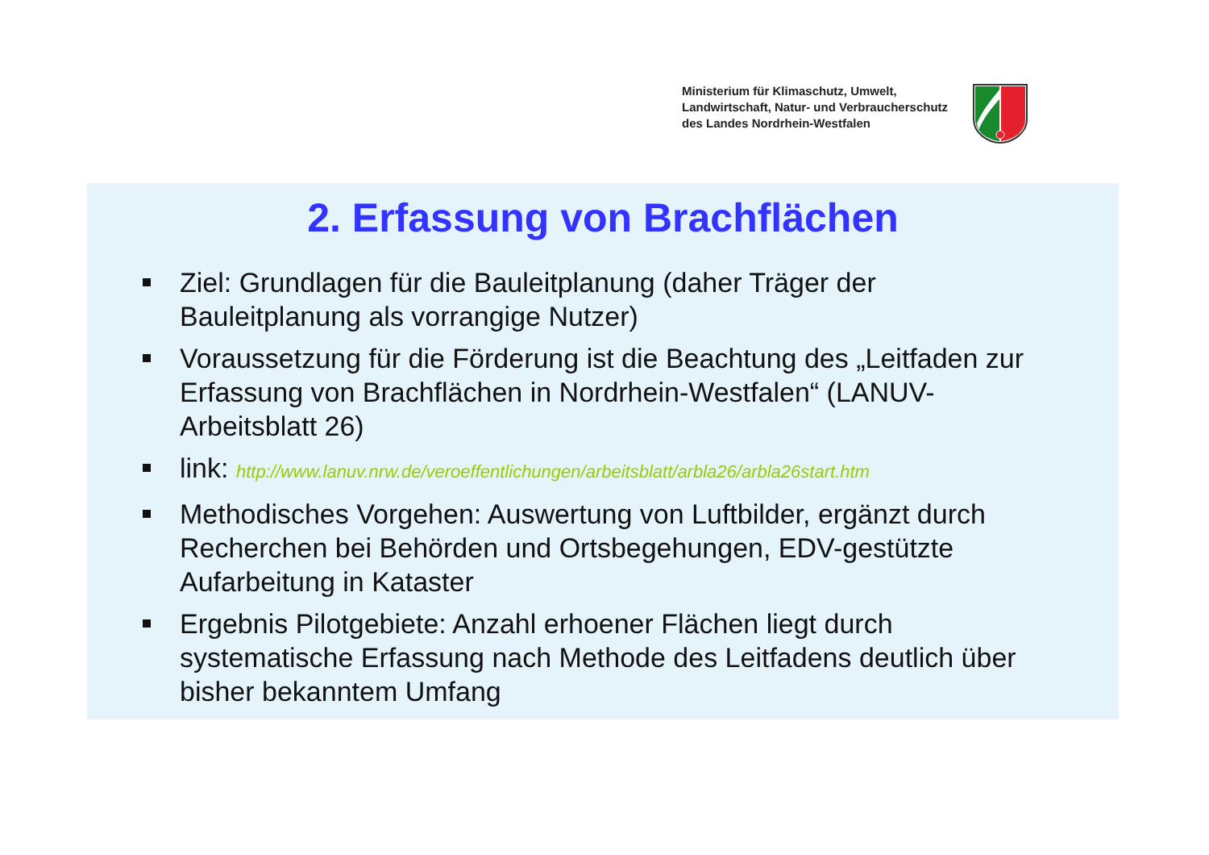Ministerium für Klimaschutz, Umwelt,
Landwirtschaft, Natur- und Verbraucherschutz
des Landes Nordrhein-Westfalen
2. Erfassung von Brachflächen
Ziel: Grundlagen für die Bauleitplanung (daher Träger der Bauleitplanung als vorrangige Nutzer)
Voraussetzung für die Förderung ist die Beachtung des „Leitfaden zur Erfassung von Brachflächen in Nordrhein-Westfalen“ (LANUV-Arbeitsblatt 26)
link: http://www.lanuv.nrw.de/veroeffentlichungen/arbeitsblatt/arbla26/arbla26start.htm
Methodisches Vorgehen: Auswertung von Luftbilder, ergänzt durch Recherchen bei Behörden und Ortsbegehungen, EDV-gestützte Aufarbeitung in Kataster
Ergebnis Pilotgebiete: Anzahl erhoener Flächen liegt durch systematische Erfassung nach Methode des Leitfadens deutlich über bisher bekanntem Umfang